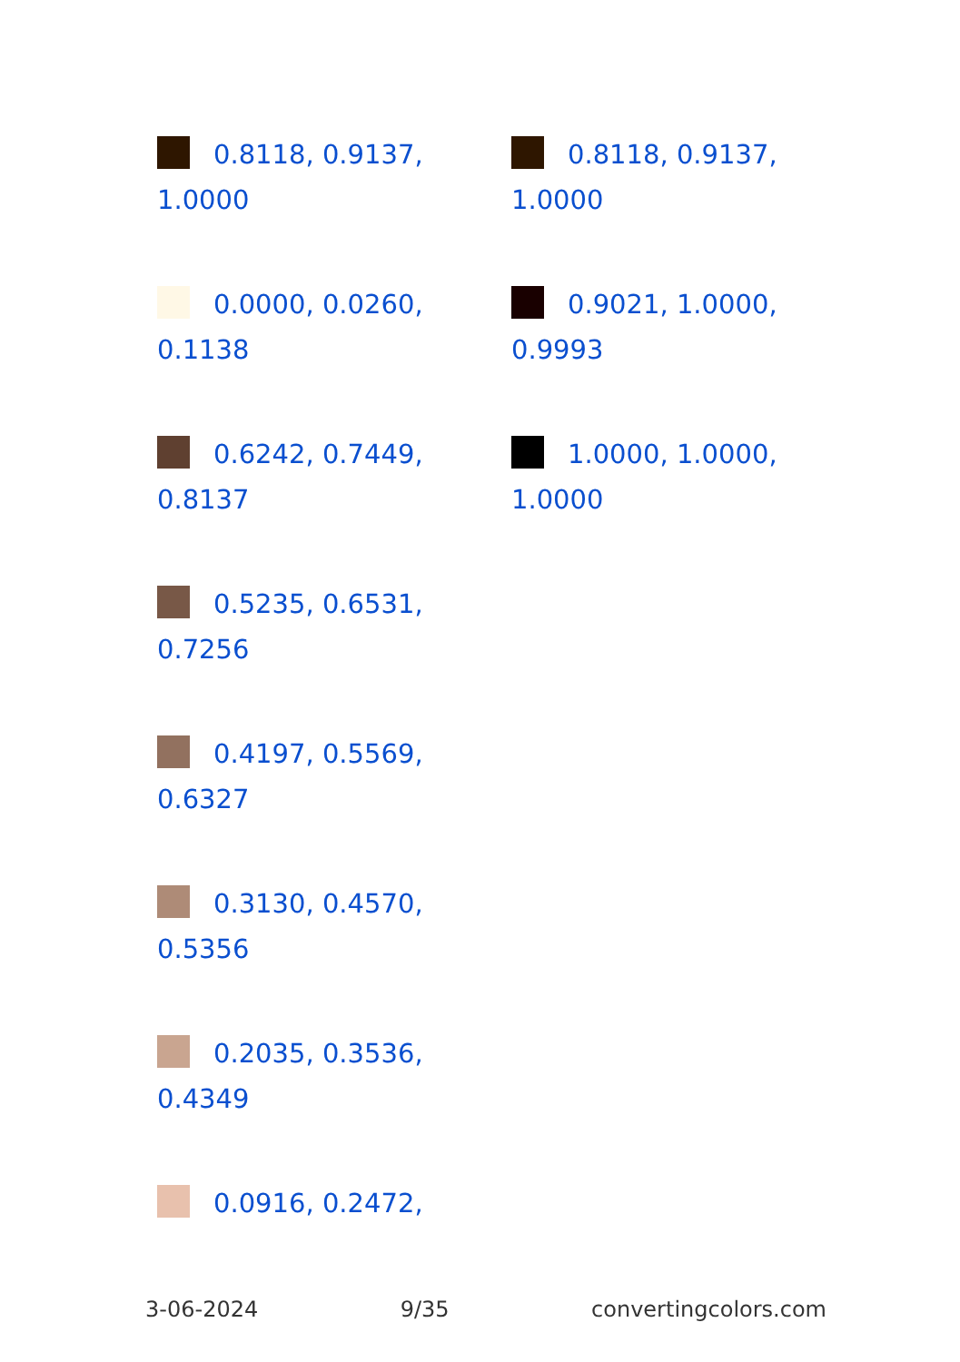0.8118, 0.9137, 1.0000
0.0000, 0.0260, 0.1138
0.6242, 0.7449, 0.8137
0.5235, 0.6531, 0.7256
0.4197, 0.5569, 0.6327
0.3130, 0.4570, 0.5356
0.2035, 0.3536, 0.4349
0.0916, 0.2472,
0.8118, 0.9137, 1.0000
0.9021, 1.0000, 0.9993
1.0000, 1.0000, 1.0000
3-06-2024 9/35 convertingcolors.com